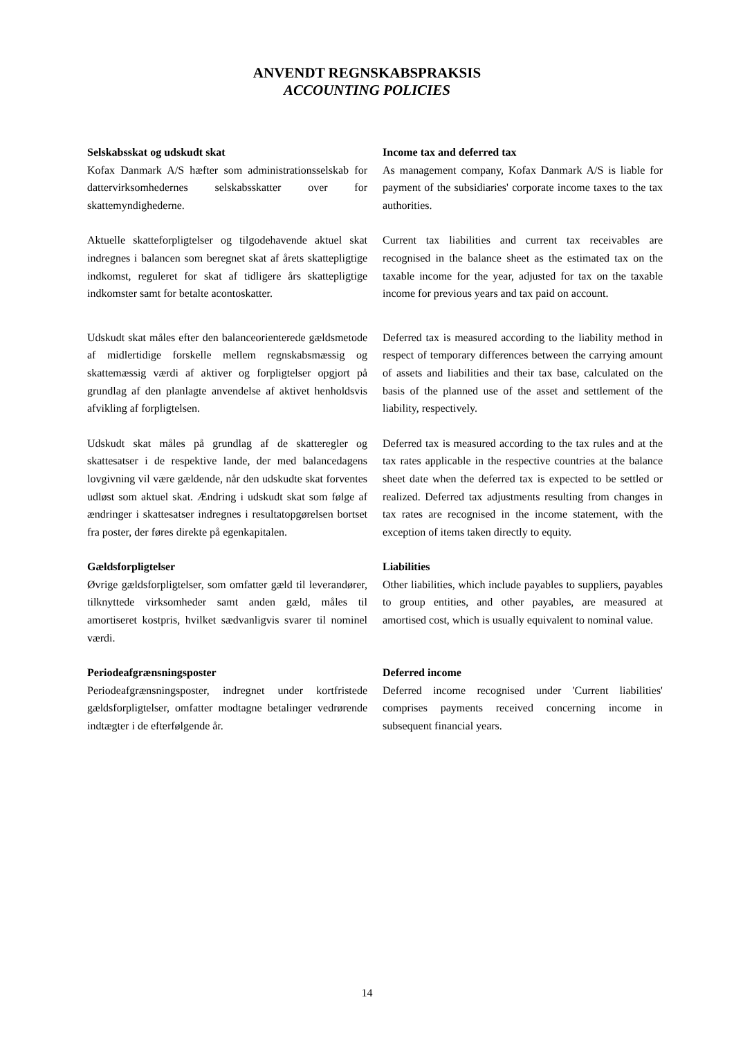ANVENDT REGNSKABSPRAKSIS
ACCOUNTING POLICIES
Selskabsskat og udskudt skat
Kofax Danmark A/S hæfter som administrationsselskab for dattervirksomhedernes selskabsskatter over for skattemyndighederne.
Income tax and deferred tax
As management company, Kofax Danmark A/S is liable for payment of the subsidiaries' corporate income taxes to the tax authorities.
Aktuelle skatteforpligtelser og tilgodehavende aktuel skat indregnes i balancen som beregnet skat af årets skattepligtige indkomst, reguleret for skat af tidligere års skattepligtige indkomster samt for betalte acontoskatter.
Current tax liabilities and current tax receivables are recognised in the balance sheet as the estimated tax on the taxable income for the year, adjusted for tax on the taxable income for previous years and tax paid on account.
Udskudt skat måles efter den balanceorienterede gældsmetode af midlertidige forskelle mellem regnskabsmæssig og skattemæssig værdi af aktiver og forpligtelser opgjort på grundlag af den planlagte anvendelse af aktivet henholdsvis afvikling af forpligtelsen.
Deferred tax is measured according to the liability method in respect of temporary differences between the carrying amount of assets and liabilities and their tax base, calculated on the basis of the planned use of the asset and settlement of the liability, respectively.
Udskudt skat måles på grundlag af de skatteregler og skattesatser i de respektive lande, der med balancedagens lovgivning vil være gældende, når den udskudte skat forventes udløst som aktuel skat. Ændring i udskudt skat som følge af ændringer i skattesatser indregnes i resultatopgørelsen bortset fra poster, der føres direkte på egenkapitalen.
Deferred tax is measured according to the tax rules and at the tax rates applicable in the respective countries at the balance sheet date when the deferred tax is expected to be settled or realized. Deferred tax adjustments resulting from changes in tax rates are recognised in the income statement, with the exception of items taken directly to equity.
Gældsforpligtelser
Øvrige gældsforpligtelser, som omfatter gæld til leverandører, tilknyttede virksomheder samt anden gæld, måles til amortiseret kostpris, hvilket sædvanligvis svarer til nominel værdi.
Liabilities
Other liabilities, which include payables to suppliers, payables to group entities, and other payables, are measured at amortised cost, which is usually equivalent to nominal value.
Periodeafgrænsningsposter
Periodeafgrænsningsposter, indregnet under kortfristede gældsforpligtelser, omfatter modtagne betalinger vedrørende indtægter i de efterfølgende år.
Deferred income
Deferred income recognised under 'Current liabilities' comprises payments received concerning income in subsequent financial years.
14